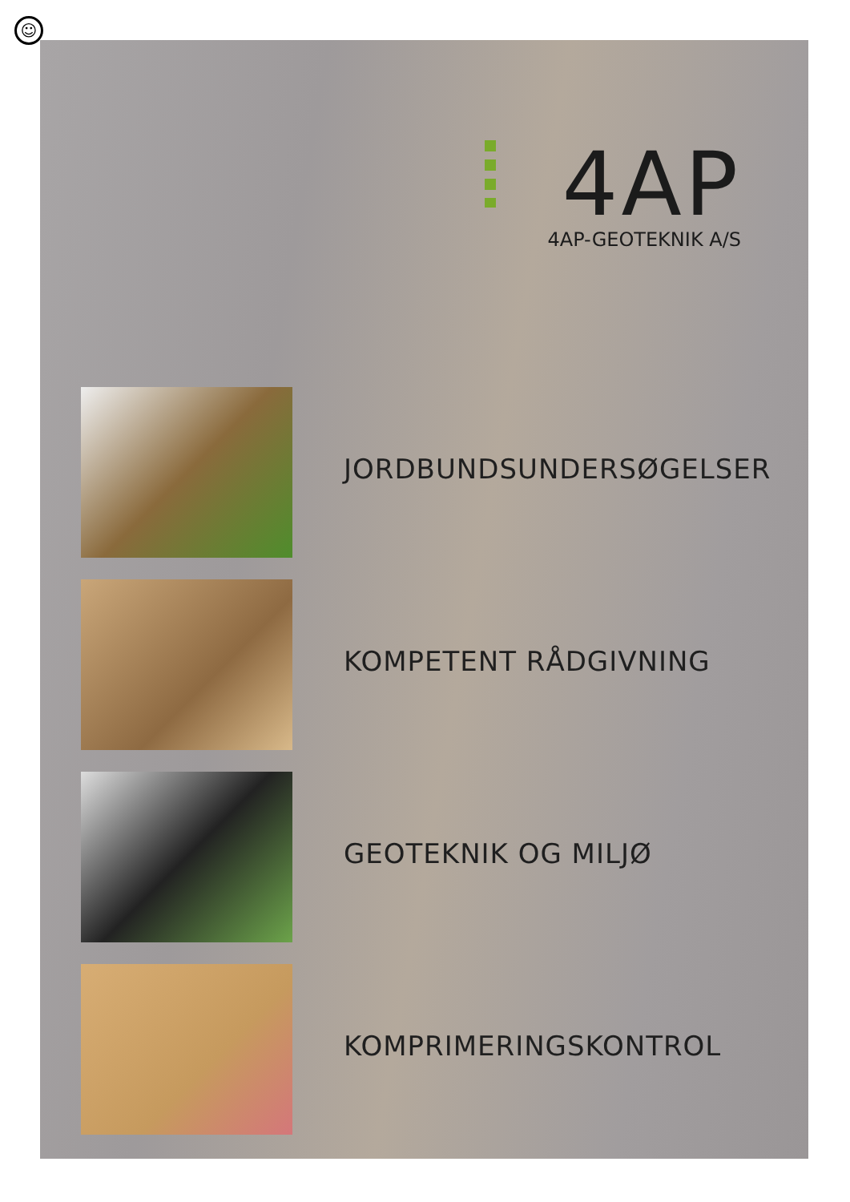☺
4AP
4AP-GEOTEKNIK A/S
JORDBUNDSUNDERSØGELSER
KOMPETENT RÅDGIVNING
GEOTEKNIK OG MILJØ
KOMPRIMERINGSKONTROL